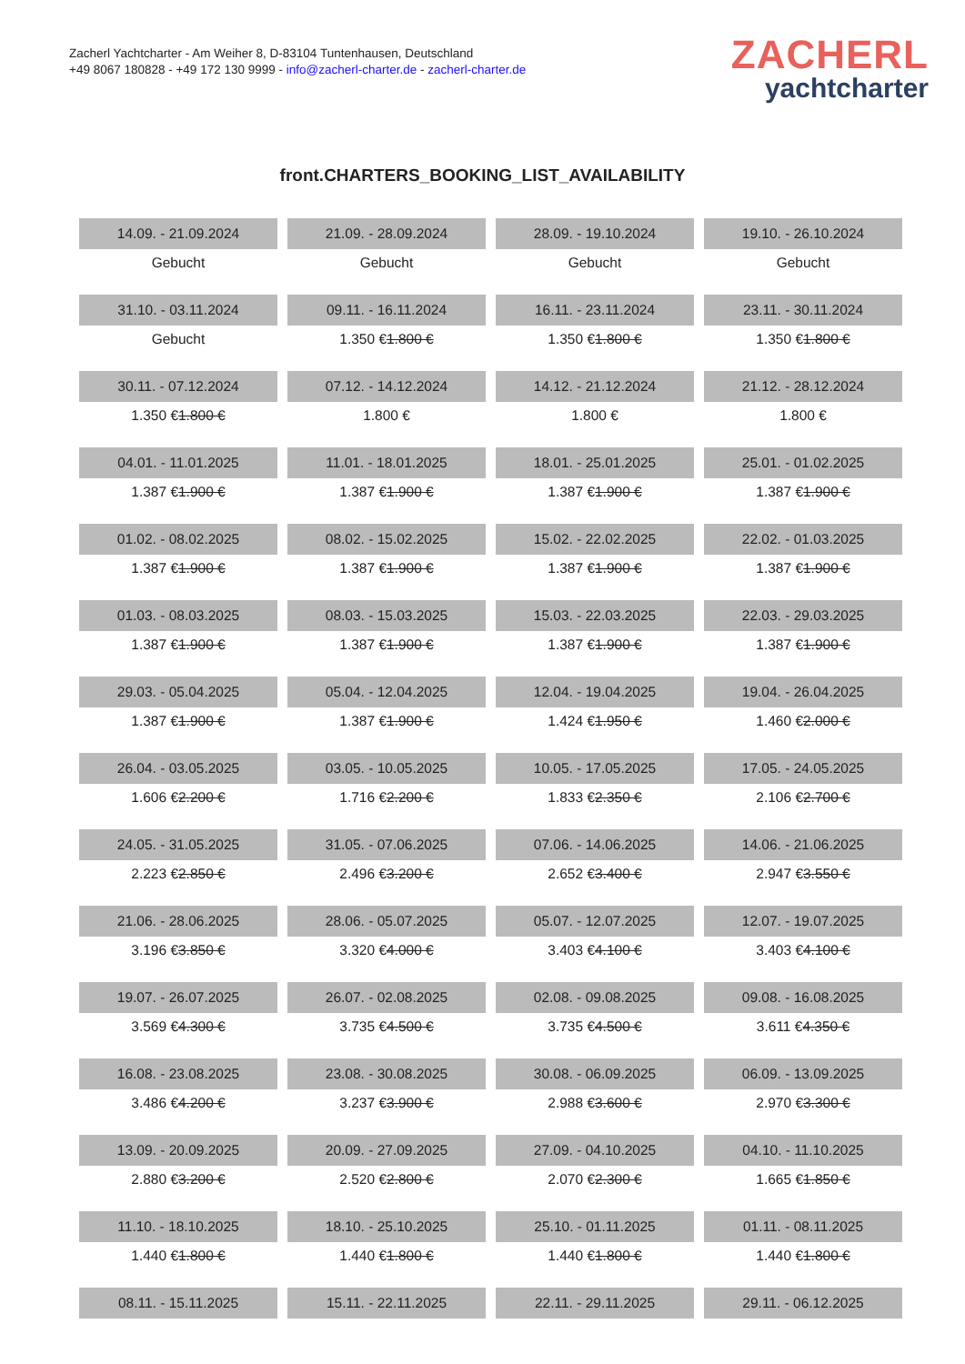Zacherl Yachtcharter - Am Weiher 8, D-83104 Tuntenhausen, Deutschland
+49 8067 180828 - +49 172 130 9999 - info@zacherl-charter.de - zacherl-charter.de
ZACHERL
yachtcharter
front.CHARTERS_BOOKING_LIST_AVAILABILITY
| 14.09. - 21.09.2024 | 21.09. - 28.09.2024 | 28.09. - 19.10.2024 | 19.10. - 26.10.2024 |
| Gebucht | Gebucht | Gebucht | Gebucht |
| 31.10. - 03.11.2024 | 09.11. - 16.11.2024 | 16.11. - 23.11.2024 | 23.11. - 30.11.2024 |
| Gebucht | 1.350 € 1.800 € | 1.350 € 1.800 € | 1.350 € 1.800 € |
| 30.11. - 07.12.2024 | 07.12. - 14.12.2024 | 14.12. - 21.12.2024 | 21.12. - 28.12.2024 |
| 1.350 € 1.800 € | 1.800 € | 1.800 € | 1.800 € |
| 04.01. - 11.01.2025 | 11.01. - 18.01.2025 | 18.01. - 25.01.2025 | 25.01. - 01.02.2025 |
| 1.387 € 1.900 € | 1.387 € 1.900 € | 1.387 € 1.900 € | 1.387 € 1.900 € |
| 01.02. - 08.02.2025 | 08.02. - 15.02.2025 | 15.02. - 22.02.2025 | 22.02. - 01.03.2025 |
| 1.387 € 1.900 € | 1.387 € 1.900 € | 1.387 € 1.900 € | 1.387 € 1.900 € |
| 01.03. - 08.03.2025 | 08.03. - 15.03.2025 | 15.03. - 22.03.2025 | 22.03. - 29.03.2025 |
| 1.387 € 1.900 € | 1.387 € 1.900 € | 1.387 € 1.900 € | 1.387 € 1.900 € |
| 29.03. - 05.04.2025 | 05.04. - 12.04.2025 | 12.04. - 19.04.2025 | 19.04. - 26.04.2025 |
| 1.387 € 1.900 € | 1.387 € 1.900 € | 1.424 € 1.950 € | 1.460 € 2.000 € |
| 26.04. - 03.05.2025 | 03.05. - 10.05.2025 | 10.05. - 17.05.2025 | 17.05. - 24.05.2025 |
| 1.606 € 2.200 € | 1.716 € 2.200 € | 1.833 € 2.350 € | 2.106 € 2.700 € |
| 24.05. - 31.05.2025 | 31.05. - 07.06.2025 | 07.06. - 14.06.2025 | 14.06. - 21.06.2025 |
| 2.223 € 2.850 € | 2.496 € 3.200 € | 2.652 € 3.400 € | 2.947 € 3.550 € |
| 21.06. - 28.06.2025 | 28.06. - 05.07.2025 | 05.07. - 12.07.2025 | 12.07. - 19.07.2025 |
| 3.196 € 3.850 € | 3.320 € 4.000 € | 3.403 € 4.100 € | 3.403 € 4.100 € |
| 19.07. - 26.07.2025 | 26.07. - 02.08.2025 | 02.08. - 09.08.2025 | 09.08. - 16.08.2025 |
| 3.569 € 4.300 € | 3.735 € 4.500 € | 3.735 € 4.500 € | 3.611 € 4.350 € |
| 16.08. - 23.08.2025 | 23.08. - 30.08.2025 | 30.08. - 06.09.2025 | 06.09. - 13.09.2025 |
| 3.486 € 4.200 € | 3.237 € 3.900 € | 2.988 € 3.600 € | 2.970 € 3.300 € |
| 13.09. - 20.09.2025 | 20.09. - 27.09.2025 | 27.09. - 04.10.2025 | 04.10. - 11.10.2025 |
| 2.880 € 3.200 € | 2.520 € 2.800 € | 2.070 € 2.300 € | 1.665 € 1.850 € |
| 11.10. - 18.10.2025 | 18.10. - 25.10.2025 | 25.10. - 01.11.2025 | 01.11. - 08.11.2025 |
| 1.440 € 1.800 € | 1.440 € 1.800 € | 1.440 € 1.800 € | 1.440 € 1.800 € |
| 08.11. - 15.11.2025 | 15.11. - 22.11.2025 | 22.11. - 29.11.2025 | 29.11. - 06.12.2025 |